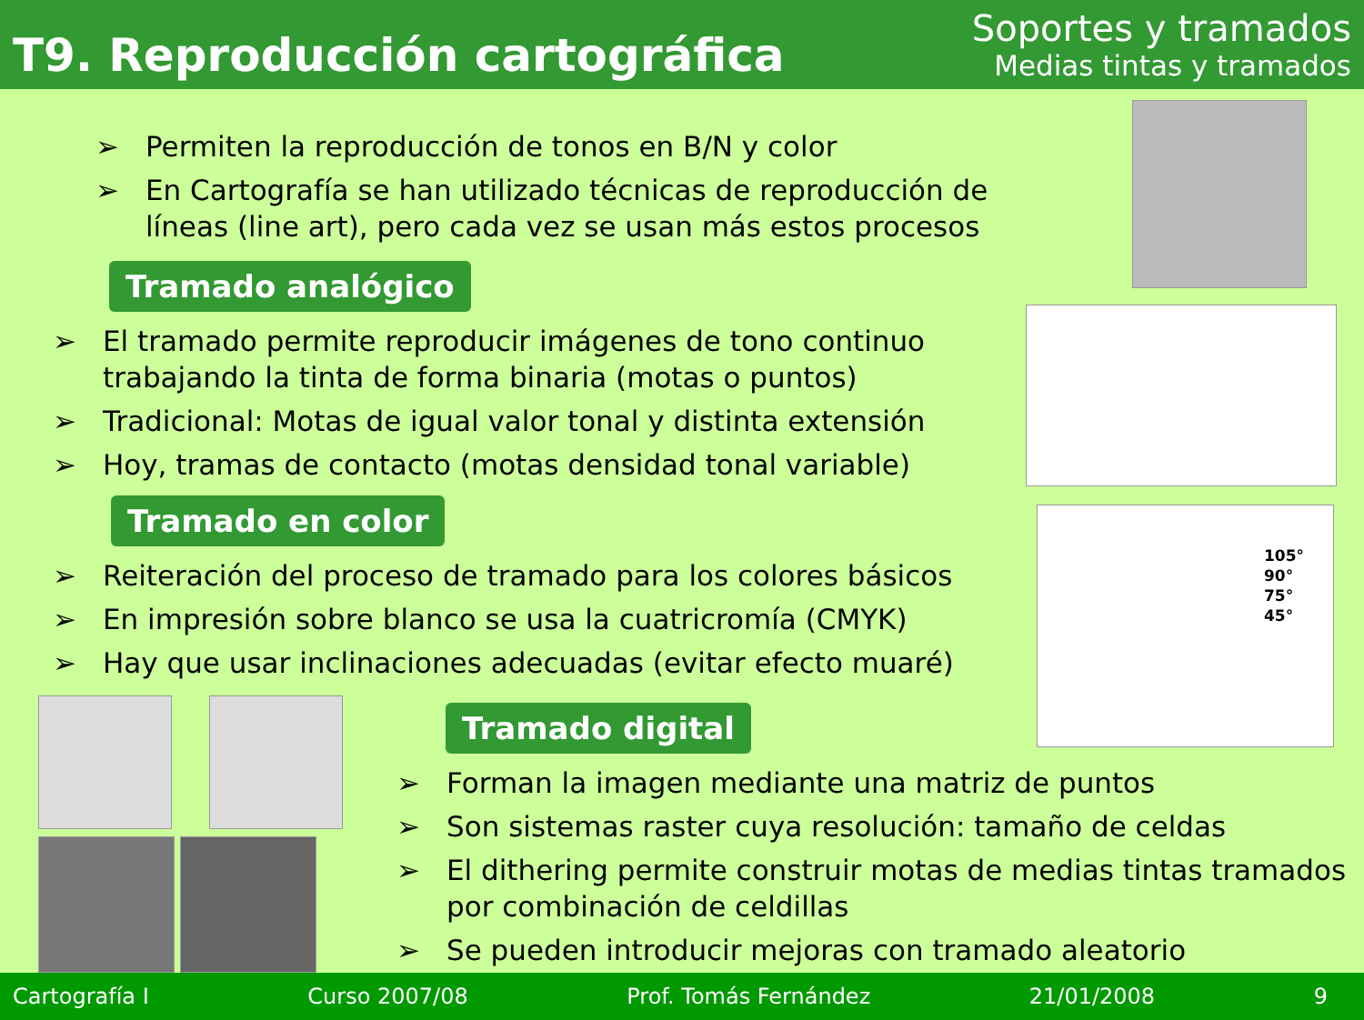T9. Reproducción cartográfica
Soportes y tramados
Medias tintas y tramados
➢ Permiten la reproducción de tonos en B/N y color
➢ En Cartografía se han utilizado técnicas de reproducción de líneas (line art), pero cada vez se usan más estos procesos
Tramado analógico
➢ El tramado permite reproducir imágenes de tono continuo trabajando la tinta de forma binaria (motas o puntos)
➢ Tradicional: Motas de igual valor tonal y distinta extensión
➢ Hoy, tramas de contacto (motas densidad tonal variable)
Tramado en color
➢ Reiteración del proceso de tramado para los colores básicos
➢ En impresión sobre blanco se usa la cuatricromía (CMYK)
➢ Hay que usar inclinaciones adecuadas (evitar efecto muaré)
105°
90°
75°
45°
Tramado digital
➢ Forman la imagen mediante una matriz de puntos
➢ Son sistemas raster cuya resolución: tamaño de celdas
➢ El dithering permite construir motas de medias tintas tramados por combinación de celdillas
➢ Se pueden introducir mejoras con tramado aleatorio
Cartografía I Curso 2007/08 Prof. Tomás Fernández 21/01/2008 9